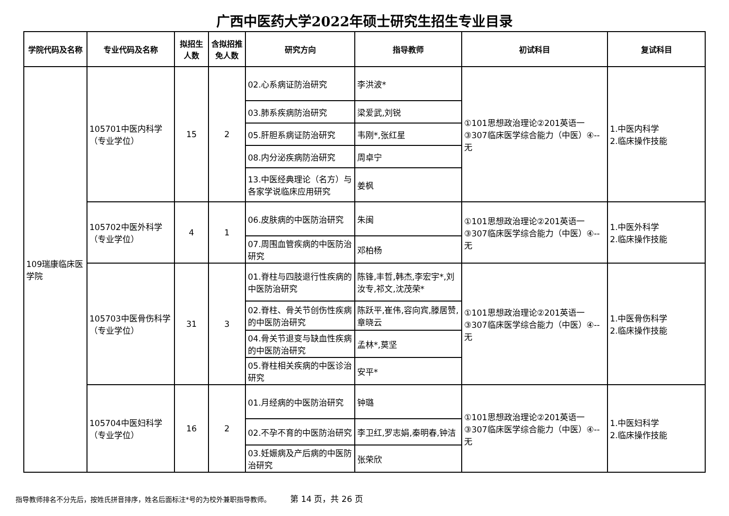广西中医药大学2022年硕士研究生招生专业目录
| 学院代码及名称 | 专业代码及名称 | 拟招生人数 | 含拟招推免人数 | 研究方向 | 指导教师 | 初试科目 | 复试科目 |
| --- | --- | --- | --- | --- | --- | --- | --- |
| 109瑞康临床医学院 | 105701中医内科学（专业学位） | 15 | 2 | 02.心系病证防治研究 | 李洪波* | ①101思想政治理论②201英语一③307临床医学综合能力（中医）④--无 | 1.中医内科学 2.临床操作技能 |
| | | | | 03.肺系疾病防治研究 | 梁爱武,刘锐 | | |
| | | | | 05.肝胆系病证防治研究 | 韦刚*,张红星 | | |
| | | | | 08.内分泌疾病防治研究 | 周卓宁 | | |
| | | | | 13.中医经典理论（名方）与各家学说临床应用研究 | 姜枫 | | |
| | 105702中医外科学（专业学位） | 4 | 1 | 06.皮肤病的中医防治研究 | 朱闽 | ①101思想政治理论②201英语一③307临床医学综合能力（中医）④--无 | 1.中医外科学 2.临床操作技能 |
| | | | | 07.周围血管疾病的中医防治研究 | 邓柏杨 | | |
| | 105703中医骨伤科学（专业学位） | 31 | 3 | 01.脊柱与四肢退行性疾病的中医防治研究 | 陈锋,丰哲,韩杰,李宏宇*,刘汝专,祁文,沈茂荣* | ①101思想政治理论②201英语一③307临床医学综合能力（中医）④--无 | 1.中医骨伤科学 2.临床操作技能 |
| | | | | 02.脊柱、骨关节创伤性疾病的中医防治研究 | 陈跃平,崔伟,容向宾,滕居赞,章晓云 | | |
| | | | | 04.骨关节退变与缺血性疾病的中医防治研究 | 孟林*,莫坚 | | |
| | | | | 05.脊柱相关疾病的中医诊治研究 | 安平* | | |
| | 105704中医妇科学（专业学位） | 16 | 2 | 01.月经病的中医防治研究 | 钟璐 | ①101思想政治理论②201英语一③307临床医学综合能力（中医）④--无 | 1.中医妇科学 2.临床操作技能 |
| | | | | 02.不孕不育的中医防治研究 | 李卫红,罗志娟,秦明春,钟洁 | | |
| | | | | 03.妊娠病及产后病的中医防治研究 | 张荣欣 | | |
指导教师排名不分先后，按姓氏拼音排序，姓名后面标注*号的为校外兼职指导教师。 第 14 页，共 26 页